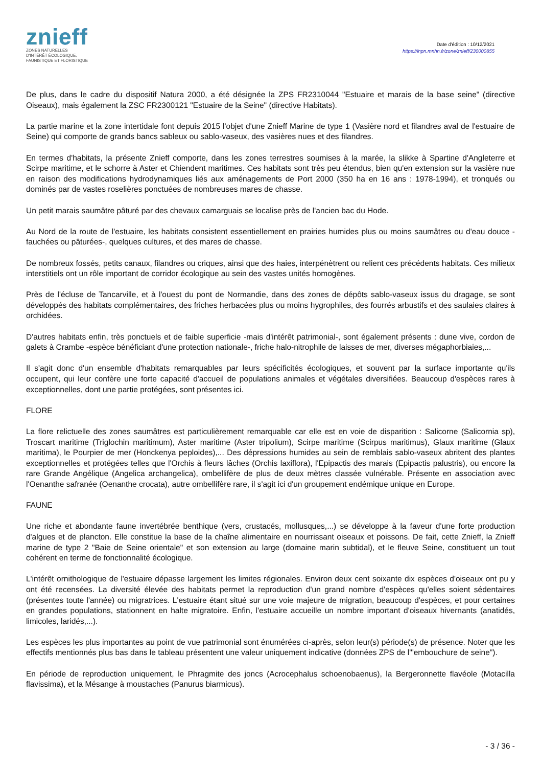znieff
ZONES NATURELLES
D'INTÉRÊT ÉCOLOGIQUE,
FAUNISTIQUE ET FLORISTIQUE
Date d'édition : 10/12/2021
https://inpn.mnhn.fr/zone/znieff/230000855
De plus, dans le cadre du dispositif Natura 2000, a été désignée la ZPS FR2310044 "Estuaire et marais de la base seine" (directive Oiseaux), mais également la ZSC FR2300121 "Estuaire de la Seine" (directive Habitats).
La partie marine et la zone intertidale font depuis 2015 l'objet d'une Znieff Marine de type 1 (Vasière nord et filandres aval de l'estuaire de Seine) qui comporte de grands bancs sableux ou sablo-vaseux, des vasières nues et des filandres.
En termes d'habitats, la présente Znieff comporte, dans les zones terrestres soumises à la marée, la slikke à Spartine d'Angleterre et Scirpe maritime, et le schorre à Aster et Chiendent maritimes. Ces habitats sont très peu étendus, bien qu'en extension sur la vasière nue en raison des modifications hydrodynamiques liés aux aménagements de Port 2000 (350 ha en 16 ans : 1978-1994), et tronqués ou dominés par de vastes roselières ponctuées de nombreuses mares de chasse.
Un petit marais saumâtre pâturé par des chevaux camarguais se localise près de l'ancien bac du Hode.
Au Nord de la route de l'estuaire, les habitats consistent essentiellement en prairies humides plus ou moins saumâtres ou d'eau douce -fauchées ou pâturées-, quelques cultures, et des mares de chasse.
De nombreux fossés, petits canaux, filandres ou criques, ainsi que des haies, interpénètrent ou relient ces précédents habitats. Ces milieux interstitiels ont un rôle important de corridor écologique au sein des vastes unités homogènes.
Près de l'écluse de Tancarville, et à l'ouest du pont de Normandie, dans des zones de dépôts sablo-vaseux issus du dragage, se sont développés des habitats complémentaires, des friches herbacées plus ou moins hygrophiles, des fourrés arbustifs et des saulaies claires à orchidées.
D'autres habitats enfin, très ponctuels et de faible superficie -mais d'intérêt patrimonial-, sont également présents : dune vive, cordon de galets à Crambe -espèce bénéficiant d'une protection nationale-, friche halo-nitrophile de laisses de mer, diverses mégaphorbiaies,...
Il s'agit donc d'un ensemble d'habitats remarquables par leurs spécificités écologiques, et souvent par la surface importante qu'ils occupent, qui leur confère une forte capacité d'accueil de populations animales et végétales diversifiées. Beaucoup d'espèces rares à exceptionnelles, dont une partie protégées, sont présentes ici.
FLORE
La flore relictuelle des zones saumâtres est particulièrement remarquable car elle est en voie de disparition : Salicorne (Salicornia sp), Troscart maritime (Triglochin maritimum), Aster maritime (Aster tripolium), Scirpe maritime (Scirpus maritimus), Glaux maritime (Glaux maritima), le Pourpier de mer (Honckenya peploides),... Des dépressions humides au sein de remblais sablo-vaseux abritent des plantes exceptionnelles et protégées telles que l'Orchis à fleurs lâches (Orchis laxiflora), l'Epipactis des marais (Epipactis palustris), ou encore la rare Grande Angélique (Angelica archangelica), ombellifère de plus de deux mètres classée vulnérable. Présente en association avec l'Oenanthe safranée (Oenanthe crocata), autre ombellifère rare, il s'agit ici d'un groupement endémique unique en Europe.
FAUNE
Une riche et abondante faune invertébrée benthique (vers, crustacés, mollusques,...) se développe à la faveur d'une forte production d'algues et de plancton. Elle constitue la base de la chaîne alimentaire en nourrissant oiseaux et poissons. De fait, cette Znieff, la Znieff marine de type 2 "Baie de Seine orientale" et son extension au large (domaine marin subtidal), et le fleuve Seine, constituent un tout cohérent en terme de fonctionnalité écologique.
L'intérêt ornithologique de l'estuaire dépasse largement les limites régionales. Environ deux cent soixante dix espèces d'oiseaux ont pu y ont été recensées. La diversité élevée des habitats permet la reproduction d'un grand nombre d'espèces qu'elles soient sédentaires (présentes toute l'année) ou migratrices. L'estuaire étant situé sur une voie majeure de migration, beaucoup d'espèces, et pour certaines en grandes populations, stationnent en halte migratoire. Enfin, l'estuaire accueille un nombre important d'oiseaux hivernants (anatidés, limicoles, laridés,...).
Les espèces les plus importantes au point de vue patrimonial sont énumérées ci-après, selon leur(s) période(s) de présence. Noter que les effectifs mentionnés plus bas dans le tableau présentent une valeur uniquement indicative (données ZPS de l'"embouchure de seine").
En période de reproduction uniquement, le Phragmite des joncs (Acrocephalus schoenobaenus), la Bergeronnette flavéole (Motacilla flavissima), et la Mésange à moustaches (Panurus biarmicus).
- 3 / 36 -